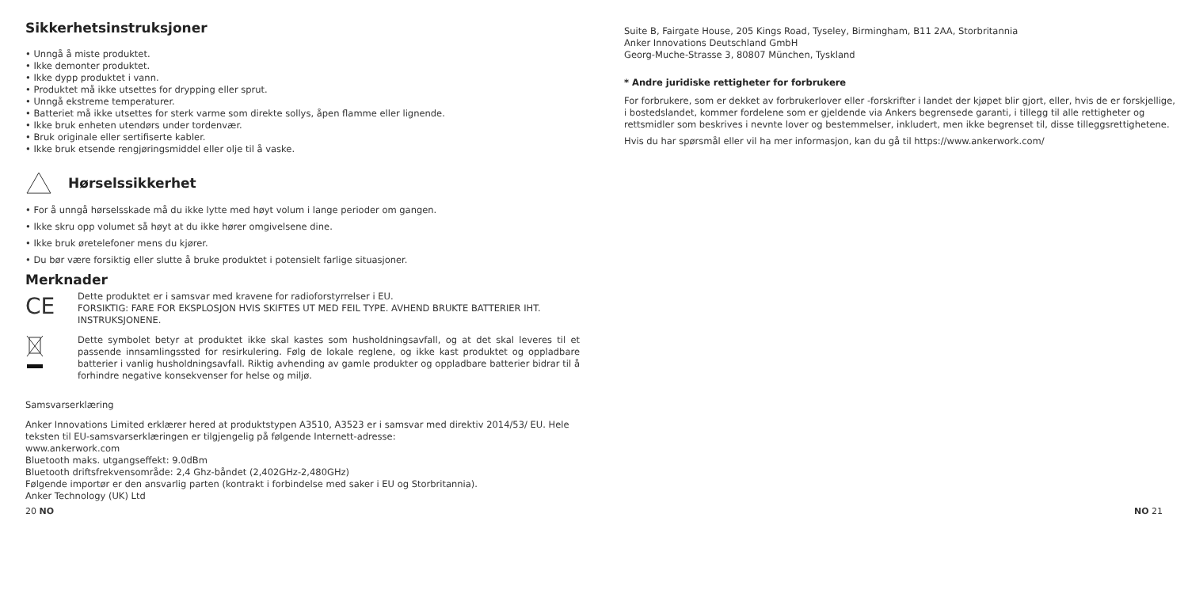Sikkerhetsinstruksjoner
• Unngå å miste produktet.
• Ikke demonter produktet.
• Ikke dypp produktet i vann.
• Produktet må ikke utsettes for drypping eller sprut.
• Unngå ekstreme temperaturer.
• Batteriet må ikke utsettes for sterk varme som direkte sollys, åpen flamme eller lignende.
• Ikke bruk enheten utendørs under tordenvær.
• Bruk originale eller sertifiserte kabler.
• Ikke bruk etsende rengjøringsmiddel eller olje til å vaske.
Hørselssikkerhet
• For å unngå hørselsskade må du ikke lytte med høyt volum i lange perioder om gangen.
• Ikke skru opp volumet så høyt at du ikke hører omgivelsene dine.
• Ikke bruk øretelefoner mens du kjører.
• Du bør være forsiktig eller slutte å bruke produktet i potensielt farlige situasjoner.
Merknader
CE
Dette produktet er i samsvar med kravene for radioforstyrrelser i EU.
FORSIKTIG: FARE FOR EKSPLOSJON HVIS SKIFTES UT MED FEIL TYPE. AVHEND BRUKTE BATTERIER IHT. INSTRUKSJONENE.
Dette symbolet betyr at produktet ikke skal kastes som husholdningsavfall, og at det skal leveres til et passende innsamlingssted for resirkulering. Følg de lokale reglene, og ikke kast produktet og oppladbare batterier i vanlig husholdningsavfall. Riktig avhending av gamle produkter og oppladbare batterier bidrar til å forhindre negative konsekvenser for helse og miljø.
Samsvarserklæring
Anker Innovations Limited erklærer hered at produktstypen A3510, A3523 er i samsvar med direktiv 2014/53/ EU. Hele teksten til EU-samsvarserklæringen er tilgjengelig på følgende Internett-adresse:
www.ankerwork.com
Bluetooth maks. utgangseffekt: 9.0dBm
Bluetooth driftsfrekvensområde: 2,4 Ghz-båndet (2,402GHz-2,480GHz)
Følgende importør er den ansvarlig parten (kontrakt i forbindelse med saker i EU og Storbritannia).
Anker Technology (UK) Ltd
Suite B, Fairgate House, 205 Kings Road, Tyseley, Birmingham, B11 2AA, Storbritannia
Anker Innovations Deutschland GmbH
Georg-Muche-Strasse 3, 80807 München, Tyskland
* Andre juridiske rettigheter for forbrukere
For forbrukere, som er dekket av forbrukerlover eller -forskrifter i landet der kjøpet blir gjort, eller, hvis de er forskjellige, i bostedslandet, kommer fordelene som er gjeldende via Ankers begrensede garanti, i tillegg til alle rettigheter og rettsmidler som beskrives i nevnte lover og bestemmelser, inkludert, men ikke begrenset til, disse tilleggsrettighetene.
Hvis du har spørsmål eller vil ha mer informasjon, kan du gå til https://www.ankerwork.com/
20 NO NO 21